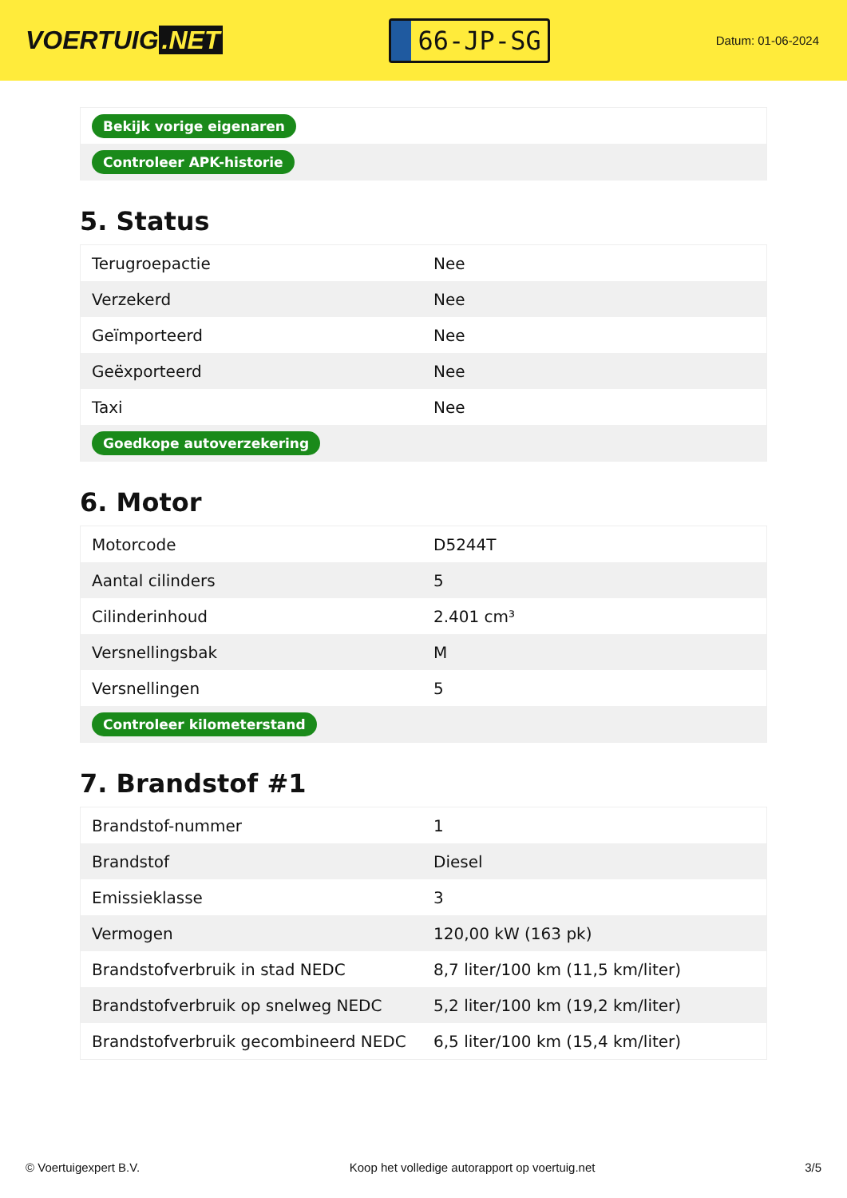VOERTUIG.NET
66-JP-SG
Datum: 01-06-2024
| Bekijk vorige eigenaren |
| Controleer APK-historie |
5. Status
| Terugroepactie | Nee |
| Verzekerd | Nee |
| Geïmporteerd | Nee |
| Geëxporteerd | Nee |
| Taxi | Nee |
| Goedkope autoverzekering | |
6. Motor
| Motorcode | D5244T |
| Aantal cilinders | 5 |
| Cilinderinhoud | 2.401 cm³ |
| Versnellingsbak | M |
| Versnellingen | 5 |
| Controleer kilometerstand | |
7. Brandstof #1
| Brandstof-nummer | 1 |
| Brandstof | Diesel |
| Emissieklasse | 3 |
| Vermogen | 120,00 kW (163 pk) |
| Brandstofverbruik in stad NEDC | 8,7 liter/100 km (11,5 km/liter) |
| Brandstofverbruik op snelweg NEDC | 5,2 liter/100 km (19,2 km/liter) |
| Brandstofverbruik gecombineerd NEDC | 6,5 liter/100 km (15,4 km/liter) |
© Voertuigexpert B.V. Koop het volledige autorapport op voertuig.net 3/5